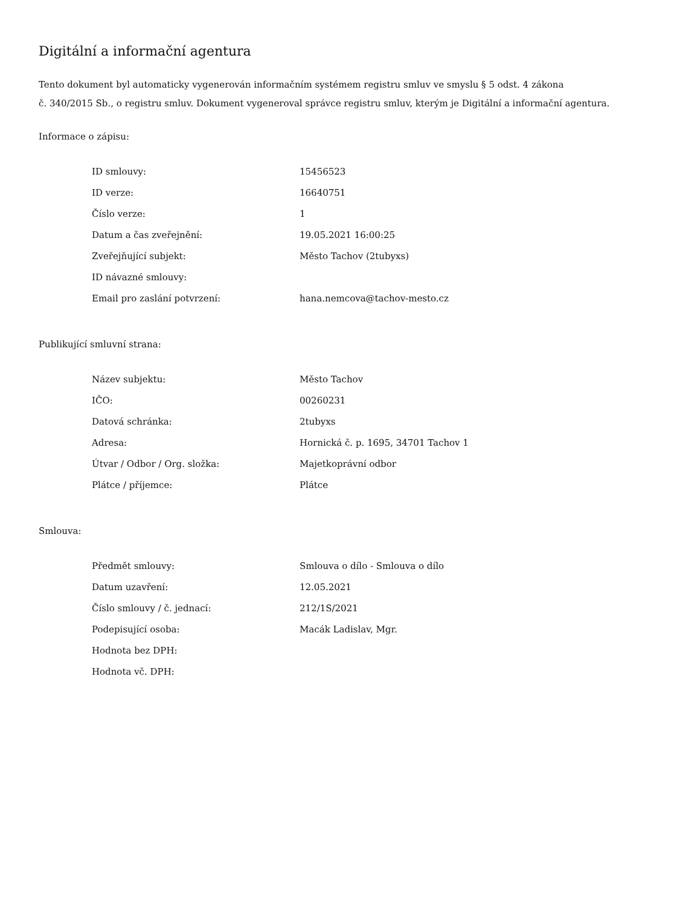Digitální a informační agentura
Tento dokument byl automaticky vygenerován informačním systémem registru smluv ve smyslu § 5 odst. 4 zákona
č. 340/2015 Sb., o registru smluv. Dokument vygeneroval správce registru smluv, kterým je Digitální a informační agentura.
Informace o zápisu:
| ID smlouvy: | 15456523 |
| ID verze: | 16640751 |
| Číslo verze: | 1 |
| Datum a čas zveřejnění: | 19.05.2021 16:00:25 |
| Zveřejňující subjekt: | Město Tachov (2tubyxs) |
| ID návazné smlouvy: | |
| Email pro zaslání potvrzení: | hana.nemcova@tachov-mesto.cz |
Publikující smluvní strana:
| Název subjektu: | Město Tachov |
| IČO: | 00260231 |
| Datová schránka: | 2tubyxs |
| Adresa: | Hornická č. p. 1695, 34701 Tachov 1 |
| Útvar / Odbor / Org. složka: | Majetkoprávní odbor |
| Plátce / příjemce: | Plátce |
Smlouva:
| Předmět smlouvy: | Smlouva o dílo - Smlouva o dílo |
| Datum uzavření: | 12.05.2021 |
| Číslo smlouvy / č. jednací: | 212/1S/2021 |
| Podepisující osoba: | Macák Ladislav, Mgr. |
| Hodnota bez DPH: | |
| Hodnota vč. DPH: | |